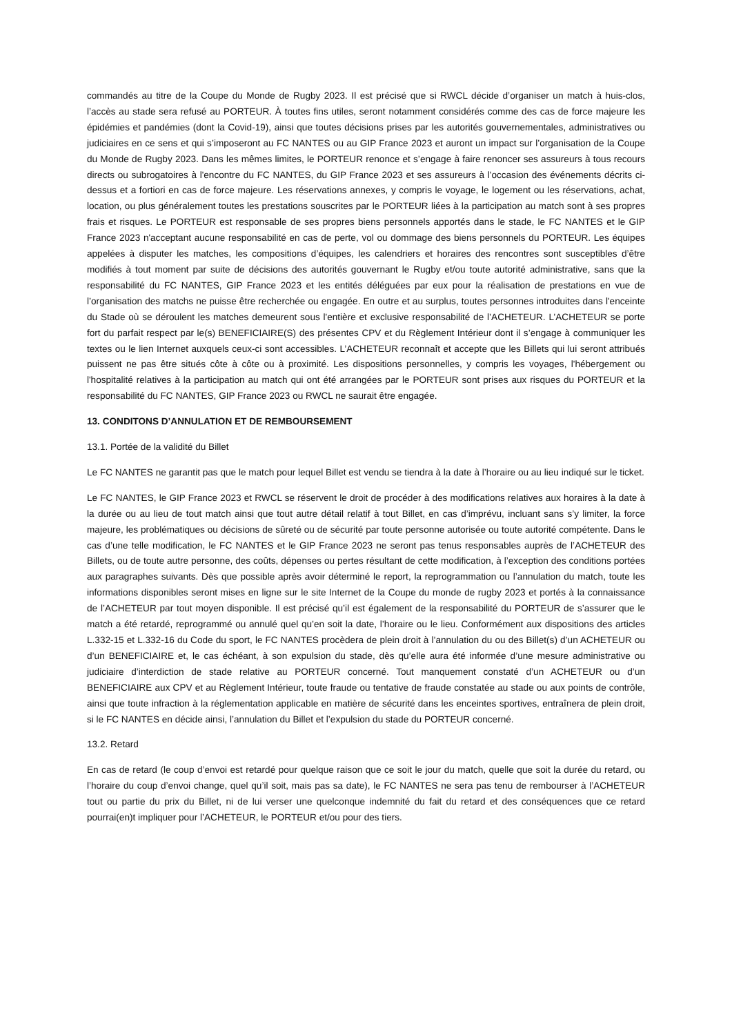commandés au titre de la Coupe du Monde de Rugby 2023. Il est précisé que si RWCL décide d’organiser un match à huis-clos, l’accès au stade sera refusé au PORTEUR. À toutes fins utiles, seront notamment considérés comme des cas de force majeure les épidémies et pandémies (dont la Covid-19), ainsi que toutes décisions prises par les autorités gouvernementales, administratives ou judiciaires en ce sens et qui s’imposeront au FC NANTES ou au GIP France 2023 et auront un impact sur l’organisation de la Coupe du Monde de Rugby 2023. Dans les mêmes limites, le PORTEUR renonce et s’engage à faire renoncer ses assureurs à tous recours directs ou subrogatoires à l'encontre du FC NANTES, du GIP France 2023 et ses assureurs à l'occasion des événements décrits ci-dessus et a fortiori en cas de force majeure. Les réservations annexes, y compris le voyage, le logement ou les réservations, achat, location, ou plus généralement toutes les prestations souscrites par le PORTEUR liées à la participation au match sont à ses propres frais et risques. Le PORTEUR est responsable de ses propres biens personnels apportés dans le stade, le FC NANTES et le GIP France 2023 n'acceptant aucune responsabilité en cas de perte, vol ou dommage des biens personnels du PORTEUR. Les équipes appelées à disputer les matches, les compositions d’équipes, les calendriers et horaires des rencontres sont susceptibles d’être modifiés à tout moment par suite de décisions des autorités gouvernant le Rugby et/ou toute autorité administrative, sans que la responsabilité du FC NANTES, GIP France 2023 et les entités déléguées par eux pour la réalisation de prestations en vue de l’organisation des matchs ne puisse être recherchée ou engagée. En outre et au surplus, toutes personnes introduites dans l'enceinte du Stade où se déroulent les matches demeurent sous l'entière et exclusive responsabilité de l’ACHETEUR. L’ACHETEUR se porte fort du parfait respect par le(s) BENEFICIAIRE(S) des présentes CPV et du Règlement Intérieur dont il s’engage à communiquer les textes ou le lien Internet auxquels ceux-ci sont accessibles. L’ACHETEUR reconnaît et accepte que les Billets qui lui seront attribués puissent ne pas être situés côte à côte ou à proximité. Les dispositions personnelles, y compris les voyages, l'hébergement ou l'hospitalité relatives à la participation au match qui ont été arrangées par le PORTEUR sont prises aux risques du PORTEUR et la responsabilité du FC NANTES, GIP France 2023 ou RWCL ne saurait être engagée.
13. CONDITONS D’ANNULATION ET DE REMBOURSEMENT
13.1. Portée de la validité du Billet
Le FC NANTES ne garantit pas que le match pour lequel Billet est vendu se tiendra à la date à l’horaire ou au lieu indiqué sur le ticket.
Le FC NANTES, le GIP France 2023 et RWCL se réservent le droit de procéder à des modifications relatives aux horaires à la date à la durée ou au lieu de tout match ainsi que tout autre détail relatif à tout Billet, en cas d’imprévu, incluant sans s’y limiter, la force majeure, les problématiques ou décisions de sûreté ou de sécurité par toute personne autorisée ou toute autorité compétente. Dans le cas d’une telle modification, le FC NANTES et le GIP France 2023 ne seront pas tenus responsables auprès de l’ACHETEUR des Billets, ou de toute autre personne, des coûts, dépenses ou pertes résultant de cette modification, à l’exception des conditions portées aux paragraphes suivants. Dès que possible après avoir déterminé le report, la reprogrammation ou l’annulation du match, toute les informations disponibles seront mises en ligne sur le site Internet de la Coupe du monde de rugby 2023 et portés à la connaissance de l’ACHETEUR par tout moyen disponible. Il est précisé qu’il est également de la responsabilité du PORTEUR de s’assurer que le match a été retardé, reprogrammé ou annulé quel qu’en soit la date, l’horaire ou le lieu. Conformément aux dispositions des articles L.332-15 et L.332-16 du Code du sport, le FC NANTES procèdera de plein droit à l’annulation du ou des Billet(s) d’un ACHETEUR ou d’un BENEFICIAIRE et, le cas échéant, à son expulsion du stade, dès qu’elle aura été informée d’une mesure administrative ou judiciaire d’interdiction de stade relative au PORTEUR concerné. Tout manquement constaté d’un ACHETEUR ou d’un BENEFICIAIRE aux CPV et au Règlement Intérieur, toute fraude ou tentative de fraude constatée au stade ou aux points de contrôle, ainsi que toute infraction à la réglementation applicable en matière de sécurité dans les enceintes sportives, entraînera de plein droit, si le FC NANTES en décide ainsi, l’annulation du Billet et l’expulsion du stade du PORTEUR concerné.
13.2. Retard
En cas de retard (le coup d’envoi est retardé pour quelque raison que ce soit le jour du match, quelle que soit la durée du retard, ou l’horaire du coup d’envoi change, quel qu’il soit, mais pas sa date), le FC NANTES ne sera pas tenu de rembourser à l’ACHETEUR tout ou partie du prix du Billet, ni de lui verser une quelconque indemnité du fait du retard et des conséquences que ce retard pourrai(en)t impliquer pour l’ACHETEUR, le PORTEUR et/ou pour des tiers.